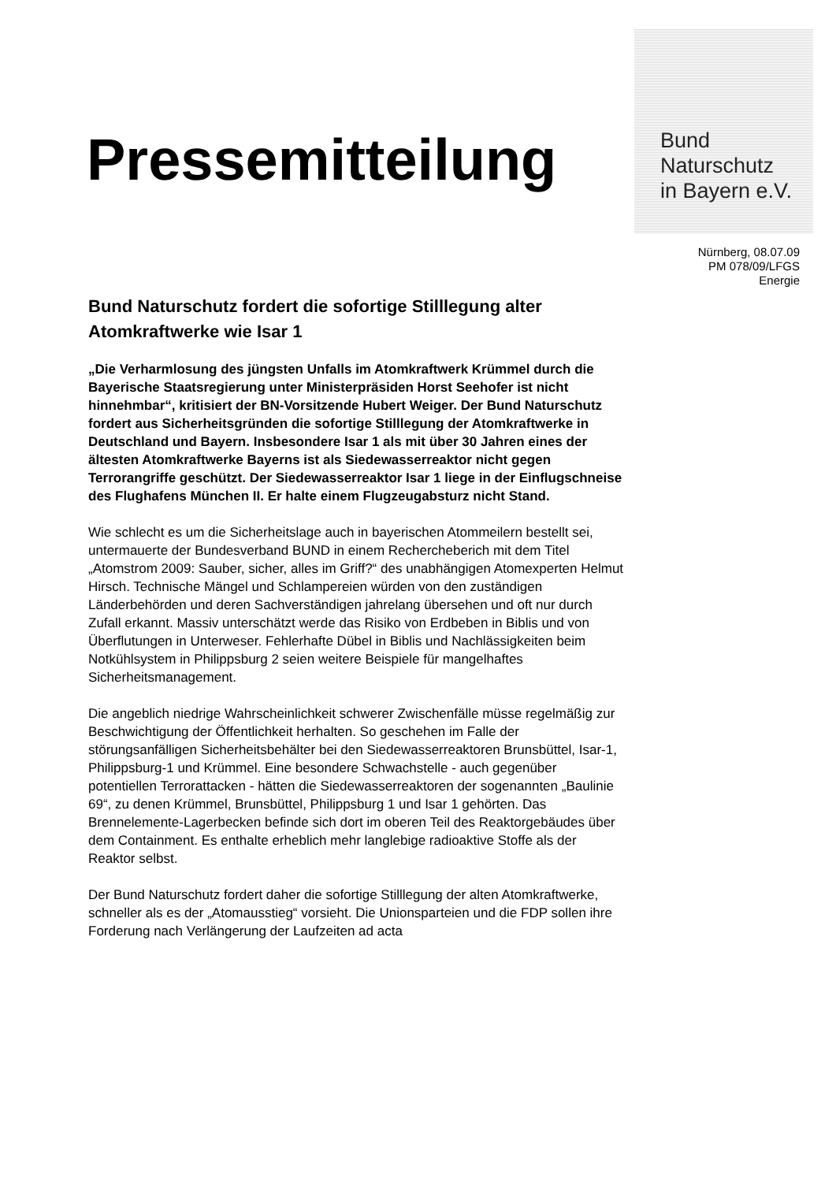Bund
Naturschutz
in Bayern e.V.
Pressemitteilung
Nürnberg, 08.07.09
PM 078/09/LFGS
Energie
Bund Naturschutz fordert die sofortige Stilllegung alter Atomkraftwerke wie Isar 1
„Die Verharmlosung des jüngsten Unfalls im Atomkraftwerk Krümmel durch die Bayerische Staatsregierung unter Ministerpräsiden Horst Seehofer ist nicht hinnehmbar“, kritisiert der BN-Vorsitzende Hubert Weiger. Der Bund Naturschutz fordert aus Sicherheitsgründen die sofortige Stilllegung der Atomkraftwerke in Deutschland und Bayern. Insbesondere Isar 1 als mit über 30 Jahren eines der ältesten Atomkraftwerke Bayerns ist als Siedewasserreaktor nicht gegen Terrorangriffe geschützt. Der Siedewasserreaktor Isar 1 liege in der Einflugschneise des Flughafens München II. Er halte einem Flugzeugabsturz nicht Stand.
Wie schlecht es um die Sicherheitslage auch in bayerischen Atommeilern bestellt sei, untermauerte der Bundesverband BUND in einem Rechercheberich mit dem Titel „Atomstrom 2009: Sauber, sicher, alles im Griff?“ des unabhängigen Atomexperten Helmut Hirsch. Technische Mängel und Schlampereien würden von den zuständigen Länderbehörden und deren Sachverständigen jahrelang übersehen und oft nur durch Zufall erkannt. Massiv unterschätzt werde das Risiko von Erdbeben in Biblis und von Überflutungen in Unterweser. Fehlerhafte Dübel in Biblis und Nachlässigkeiten beim Notkühlsystem in Philippsburg 2 seien weitere Beispiele für mangelhaftes Sicherheitsmanagement.
Die angeblich niedrige Wahrscheinlichkeit schwerer Zwischenfälle müsse regelmäßig zur Beschwichtigung der Öffentlichkeit herhalten. So geschehen im Falle der störungsanfälligen Sicherheitsbehälter bei den Siedewasserreaktoren Brunsbüttel, Isar-1, Philippsburg-1 und Krümmel. Eine besondere Schwachstelle - auch gegenüber potentiellen Terrorattacken - hätten die Siedewasserreaktoren der sogenannten „Baulinie 69“, zu denen Krümmel, Brunsbüttel, Philippsburg 1 und Isar 1 gehörten. Das Brennelemente-Lagerbecken befinde sich dort im oberen Teil des Reaktorgebäudes über dem Containment. Es enthalte erheblich mehr langlebige radioaktive Stoffe als der Reaktor selbst.
Der Bund Naturschutz fordert daher die sofortige Stilllegung der alten Atomkraftwerke, schneller als es der „Atomausstieg“ vorsieht. Die Unionsparteien und die FDP sollen ihre Forderung nach Verlängerung der Laufzeiten ad acta